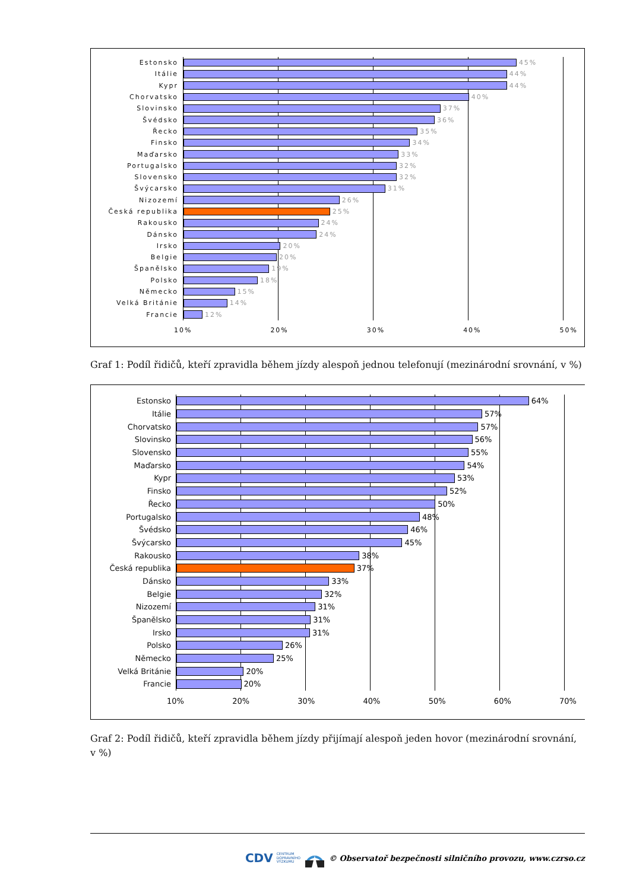Estonsko
45%
Itálie
44%
Kypr
44%
Chorvatsko
40%
Slovinsko
37%
Švédsko
36%
Řecko
35%
Finsko
34%
Maďarsko
33%
Portugalsko
32%
Slovensko
32%
Švýcarsko
31%
Nizozemí
26%
Česká republika
25%
Rakousko
24%
Dánsko
24%
Irsko
20%
Belgie
20%
Španělsko
19%
Polsko
18%
Německo
15%
Velká Británie
14%
Francie
12%
10% 20% 30% 40% 50%
Graf 1: Podíl řidičů, kteří zpravidla během jízdy alespoň jednou telefonují (mezinárodní srovnání, v %)
Estonsko
64%
Itálie
57%
Chorvatsko
57%
Slovinsko
56%
Slovensko
55%
Maďarsko
54%
Kypr
53%
Finsko
52%
Řecko
50%
Portugalsko
48%
Švédsko
46%
Švýcarsko
45%
Rakousko
38%
Česká republika
37%
Dánsko
33%
Belgie
32%
Nizozemí
31%
Španělsko
31%
Irsko
31%
Polsko
26%
Německo
25%
Velká Británie
20%
Francie
20%
10% 20% 30% 40% 50% 60% 70%
Graf 2: Podíl řidičů, kteří zpravidla během jízdy přijímají alespoň jeden hovor (mezinárodní srovnání, v %)
CDV CENTRUM
DOPRAVNÍHO
VÝZKUMU © Observatoř bezpečnosti silničního provozu, www.czrso.cz